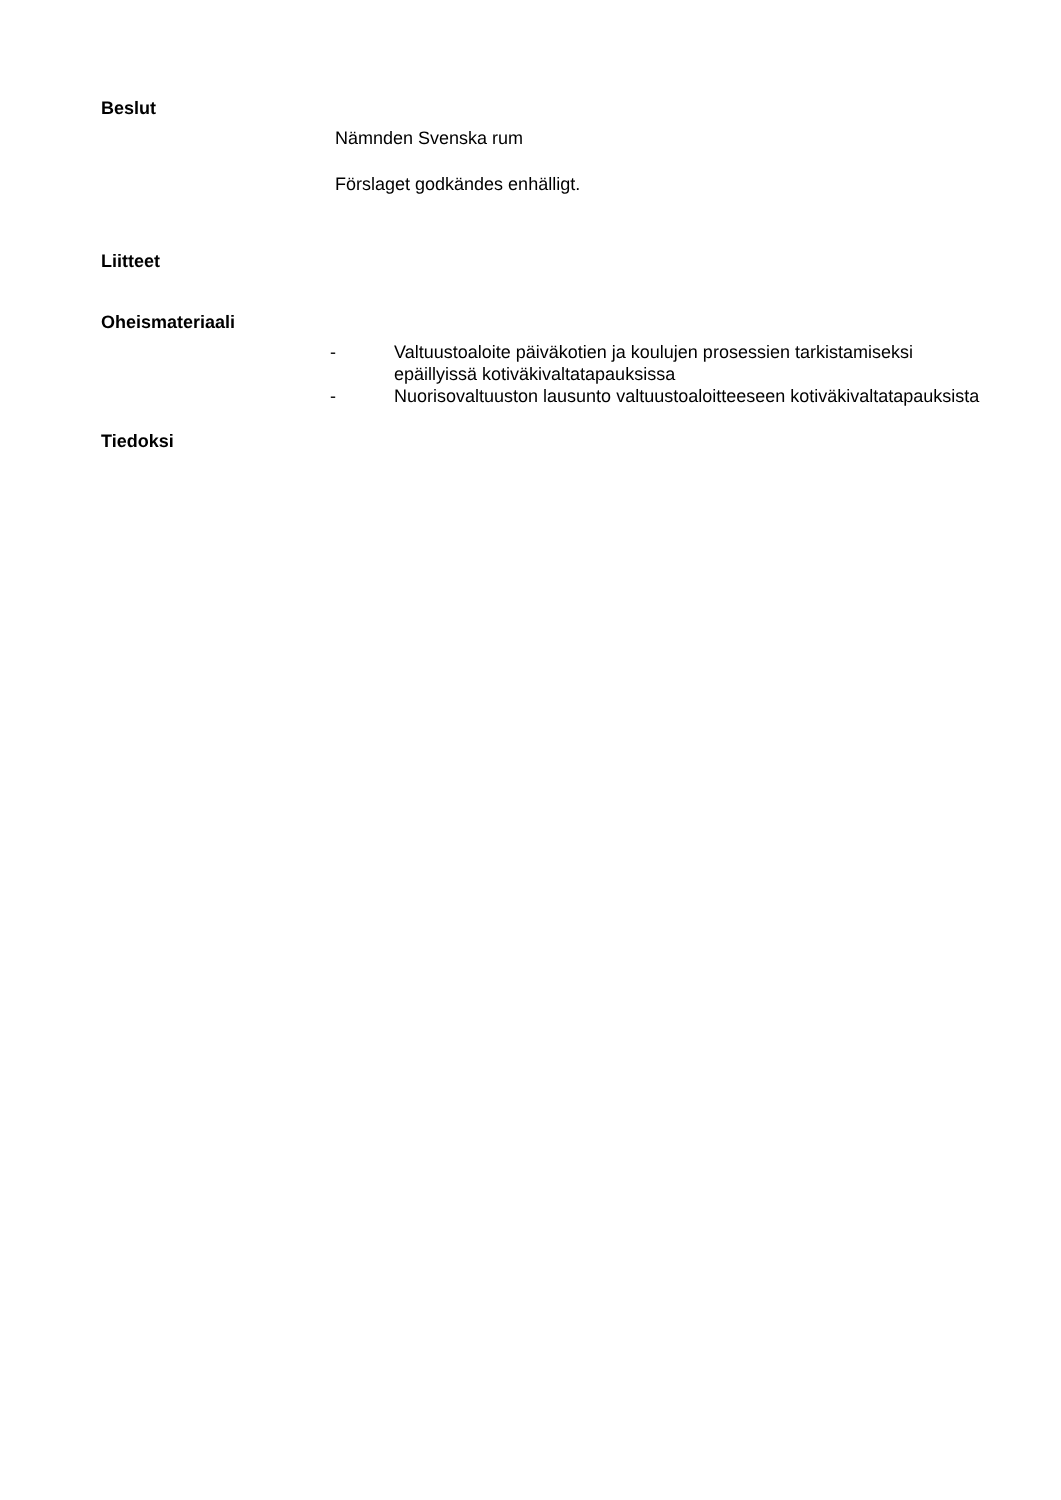Beslut
Nämnden Svenska rum
Förslaget godkändes enhälligt.
Liitteet
Oheismateriaali
- Valtuustoaloite päiväkotien ja koulujen prosessien tarkistamiseksi epäillyissä kotiväkivaltatapauksissa
- Nuorisovaltuuston lausunto valtuustoaloitteeseen kotiväkivaltatapauksista
Tiedoksi